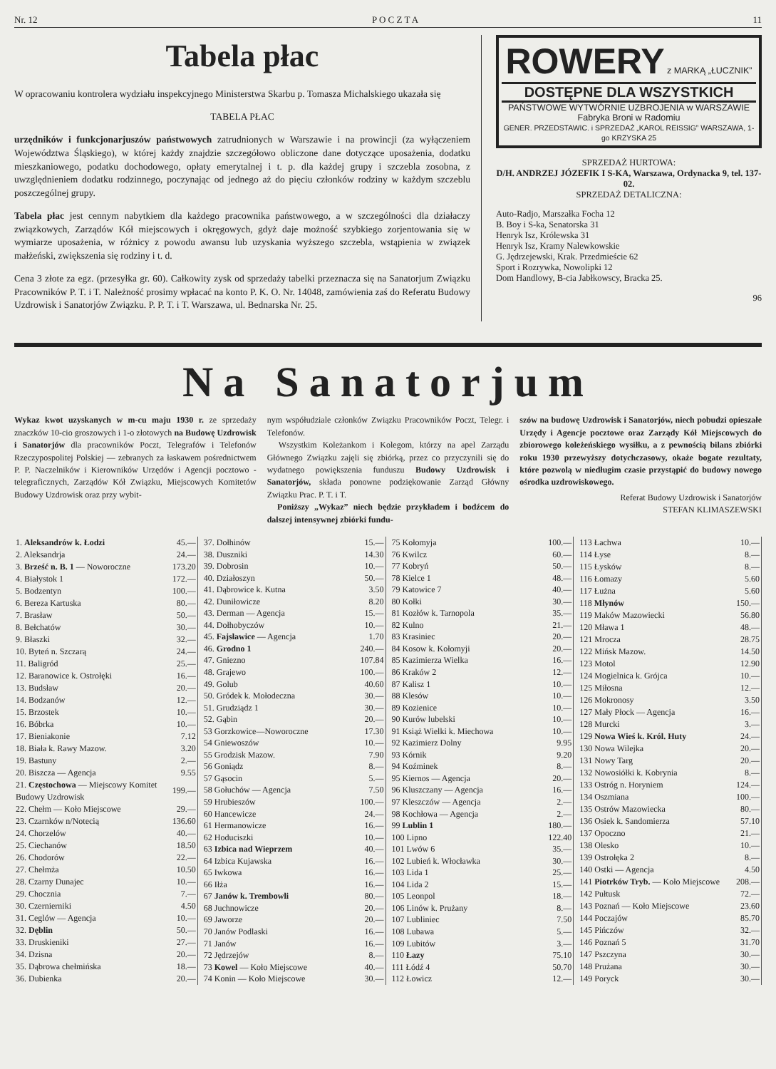Nr. 12 P O C Z T A 11
Tabela płac
W opracowaniu kontrolera wydziału inspekcyjnego Ministerstwa Skarbu p. Tomasza Michalskiego ukazała się
TABELA PŁAC
urzędników i funkcjonarjuszów państwowych zatrudnionych w Warszawie i na prowincji (za wyłączeniem Województwa Śląskiego), w której każdy znajdzie szczegółowo obliczone dane dotyczące uposażenia, dodatku mieszkaniowego, podatku dochodowego, opłaty emerytalnej i t. p. dla każdej grupy i szczebla zosobna, z uwzględnieniem dodatku rodzinnego, poczynając od jednego aż do pięciu członków rodziny w każdym szczeblu poszczególnej grupy.
Tabela płac jest cennym nabytkiem dla każdego pracownika państwowego, a w szczególności dla działaczy związkowych, Zarządów Kół miejscowych i okręgowych, gdyż daje możność szybkiego zorjentowania się w wymiarze uposażenia, w różnicy z powodu awansu lub uzyskania wyższego szczebla, wstąpienia w związek małżeński, zwiększenia się rodziny i t. d.
Cena 3 złote za egz. (przesyłka gr. 60). Całkowity zysk od sprzedaży tabelki przeznacza się na Sanatorjum Związku Pracowników P. T. i T. Należność prosimy wpłacać na konto P. K. O. Nr. 14048, zamówienia zaś do Referatu Budowy Uzdrowisk i Sanatorjów Związku. P. P. T. i T. Warszawa, ul. Bednarska Nr. 25.
ROWERY z MARKĄ „ŁUCZNIK”
DOSTĘPNE DLA WSZYSTKICH
PAŃSTWOWE WYTWÓRNIE UZBROJENIA w WARSZAWIE
Fabryka Broni w Radomiu
GENER. PRZEDSTAWIC. i SPRZEDAŻ „KAROL REISSIG” WARSZAWA, 1-go KRZYSKA 25
SPRZEDAŻ HURTOWA:
D/H. ANDRZEJ JÓZEFIK I S-KA, Warszawa, Ordynacka 9, tel. 137-02.
SPRZEDAŻ DETALICZNA:
Auto-Radjo, Marszałka Focha 12
B. Boy i S-ka, Senatorska 31
Henryk Isz, Królewska 31
Henryk Isz, Kramy Nalewkowskie
G. Jędrzejewski, Krak. Przedmieście 62
Sport i Rozrywka, Nowolipki 12
Dom Handlowy, B-cia Jabłkowscy, Bracka 25.
96
Na Sanatorjum
Wykaz kwot uzyskanych w m-cu maju 1930 r. ze sprzedaży znaczków 10-cio groszowych i 1-o złotowych na Budowę Uzdrowisk i Sanatorjów dla pracowników Poczt, Telegrafów i Telefonów Rzeczypospolitej Polskiej — zebranych za łaskawem pośrednictwem P. P. Naczelników i Kierowników Urzędów i Agencji pocztowo - telegraficznych, Zarządów Kół Związku, Miejscowych Komitetów Budowy Uzdrowisk oraz przy wybit-
nym współudziale członków Związku Pracowników Poczt, Telegr. i Telefonów.
Wszystkim Koleżankom i Kolegom, którzy na apel Zarządu Głównego Związku zajęli się zbiórką, przez co przyczynili się do wydatnego powiększenia funduszu Budowy Uzdrowisk i Sanatorjów, składa ponowne podziękowanie Zarząd Główny Związku Prac. P. T. i T.
Poniższy „Wykaz” niech będzie przykładem i bodźcem do dalszej intensywnej zbiórki fundu-
szów na budowę Uzdrowisk i Sanatorjów, niech pobudzi opieszałe Urzędy i Agencje pocztowe oraz Zarządy Kół Miejscowych do zbiorowego koleżeńskiego wysiłku, a z pewnością bilans zbiórki roku 1930 przewyższy dotychczasowy, okaże bogate rezultaty, które pozwolą w niedługim czasie przystąpić do budowy nowego ośrodka uzdrowiskowego.
Referat Budowy Uzdrowisk i Sanatorjów
STEFAN KLIMASZEWSKI
| 1. Aleksandrów k. Łodzi | 45.— |
| 2. Aleksandrja | 24.— |
| 3. Brześć n. B. 1 — Noworoczne | 173.20 |
| 4. Białystok 1 | 172.— |
| 5. Bodzentyn | 100.— |
| 6. Bereza Kartuska | 80.— |
| 7. Brasław | 50.— |
| 8. Bełchatów | 30.— |
| 9. Błaszki | 32.— |
| 10. Byteń n. Szczarą | 24.— |
| 11. Baligród | 25.— |
| 12. Baranowice k. Ostrołęki | 16.— |
| 13. Budsław | 20.— |
| 14. Bodzanów | 12.— |
| 15. Brzostek | 10.— |
| 16. Bóbrka | 10.— |
| 17. Bieniakonie | 7.12 |
| 18. Biała k. Rawy Mazow. | 3.20 |
| 19. Bastuny | 2.— |
| 20. Biszcza — Agencja | 9.55 |
| 21. Częstochowa — Miejscowy Komitet Budowy Uzdrowisk | 199.— |
| 22. Chełm — Koło Miejscowe | 29.— |
| 23. Czarnków n/Notecią | 136.60 |
| 24. Chorzelów | 40.— |
| 25. Ciechanów | 18.50 |
| 26. Chodorów | 22.— |
| 27. Chełmża | 10.50 |
| 28. Czarny Dunajec | 10.— |
| 29. Chocznia | 7.— |
| 30. Czernierniki | 4.50 |
| 31. Ceglów — Agencja | 10.— |
| 32. Dęblin | 50.— |
| 33. Druskieniki | 27.— |
| 34. Dzisna | 20.— |
| 35. Dąbrowa chełmińska | 18.— |
| 36. Dubienka | 20.— |
| 37. Dołhinów | 15.— |
| 38. Duszniki | 14.30 |
| 39. Dobrosin | 10.— |
| 40. Działoszyn | 50.— |
| 41. Dąbrowice k. Kutna | 3.50 |
| 42. Duniłowicze | 8.20 |
| 43. Derman — Agencja | 15.— |
| 44. Dołhobyczów | 10.— |
| 45. Fajsławice — Agencja | 1.70 |
| 46. Grodno 1 | 240.— |
| 47. Gniezno | 107.84 |
| 48. Grajewo | 100.— |
| 49. Golub | 40.60 |
| 50. Gródek k. Mołodeczna | 30.— |
| 51. Grudziądz 1 | 30.— |
| 52. Gąbin | 20.— |
| 53 Gorzkowice—Noworoczne | 17.30 |
| 54 Gniewoszów | 10.— |
| 55 Grodzisk Mazow. | 7.90 |
| 56 Goniądz | 8.— |
| 57 Gąsocin | 5.— |
| 58 Gołuchów — Agencja | 7.50 |
| 59 Hrubieszów | 100.— |
| 60 Hancewicze | 24.— |
| 61 Hermanowicze | 16.— |
| 62 Hoduciszki | 10.— |
| 63 Izbica nad Wieprzem | 40.— |
| 64 Izbica Kujawska | 16.— |
| 65 Iwkowa | 16.— |
| 66 Iłża | 16.— |
| 67 Janów k. Trembowli | 80.— |
| 68 Juchnowicze | 20.— |
| 69 Jaworze | 20.— |
| 70 Janów Podlaski | 16.— |
| 71 Janów | 16.— |
| 72 Jędrzejów | 8.— |
| 73 Kowel — Koło Miejscowe | 40.— |
| 74 Konin — Koło Miejscowe | 30.— |
| 75 Kołomyja | 100.— |
| 76 Kwilcz | 60.— |
| 77 Kobryń | 50.— |
| 78 Kielce 1 | 48.— |
| 79 Katowice 7 | 40.— |
| 80 Kołki | 30.— |
| 81 Kozłów k. Tarnopola | 35.— |
| 82 Kulno | 21.— |
| 83 Krasiniec | 20.— |
| 84 Kosow k. Kołomyji | 20.— |
| 85 Kazimierza Wielka | 16.— |
| 86 Kraków 2 | 12.— |
| 87 Kalisz 1 | 10.— |
| 88 Klesów | 10.— |
| 89 Kozienice | 10.— |
| 90 Kurów lubelski | 10.— |
| 91 Książ Wielki k. Miechowa | 10.— |
| 92 Kazimierz Dolny | 9.95 |
| 93 Kórnik | 9.20 |
| 94 Koźminek | 8.— |
| 95 Kiernos — Agencja | 20.— |
| 96 Kluszczany — Agencja | 16.— |
| 97 Kleszczów — Agencja | 2.— |
| 98 Kochłowa — Agencja | 2.— |
| 99 Lublin 1 | 180.— |
| 100 Lipno | 122.40 |
| 101 Lwów 6 | 35.— |
| 102 Lubień k. Włocławka | 30.— |
| 103 Lida 1 | 25.— |
| 104 Lida 2 | 15.— |
| 105 Leonpol | 18.— |
| 106 Linów k. Prużany | 8.— |
| 107 Lubliniec | 7.50 |
| 108 Lubawa | 5.— |
| 109 Lubitów | 3.— |
| 110 Łazy | 75.10 |
| 111 Łódź 4 | 50.70 |
| 112 Łowicz | 12.— |
| 113 Łachwa | 10.— |
| 114 Łyse | 8.— |
| 115 Łysków | 8.— |
| 116 Łomazy | 5.60 |
| 117 Łużna | 5.60 |
| 118 Młynów | 150.— |
| 119 Maków Mazowiecki | 56.80 |
| 120 Mława 1 | 48.— |
| 121 Mrocza | 28.75 |
| 122 Mińsk Mazow. | 14.50 |
| 123 Motol | 12.90 |
| 124 Mogielnica k. Grójca | 10.— |
| 125 Miłosna | 12.— |
| 126 Mokronosy | 3.50 |
| 127 Mały Płock — Agencja | 16.— |
| 128 Murcki | 3.— |
| 129 Nowa Wieś k. Król. Huty | 24.— |
| 130 Nowa Wilejka | 20.— |
| 131 Nowy Targ | 20.— |
| 132 Nowosiółki k. Kobrynia | 8.— |
| 133 Ostróg n. Horyniem | 124.— |
| 134 Oszmiana | 100.— |
| 135 Ostrów Mazowiecka | 80.— |
| 136 Osiek k. Sandomierza | 57.10 |
| 137 Opoczno | 21.— |
| 138 Olesko | 10.— |
| 139 Ostrołęka 2 | 8.— |
| 140 Ostki — Agencja | 4.50 |
| 141 Piotrków Tryb. — Koło Miejscowe | 208.— |
| 142 Pułtusk | 72.— |
| 143 Poznań — Koło Miejscowe | 23.60 |
| 144 Poczajów | 85.70 |
| 145 Pińczów | 32.— |
| 146 Poznań 5 | 31.70 |
| 147 Pszczyna | 30.— |
| 148 Prużana | 30.— |
| 149 Poryck | 30.— |